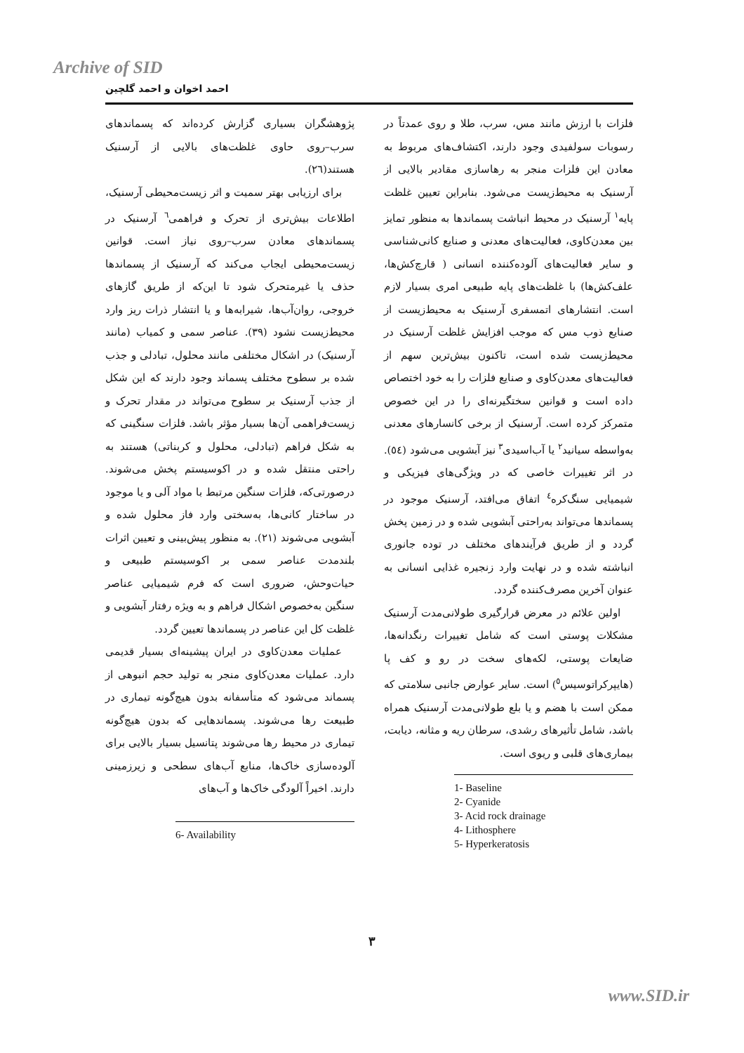Archive of SID
احمد اخوان و احمد گلچین
فلزات با ارزش مانند مس، سرب، طلا و روی عمدتاً در رسوبات سولفیدی وجود دارند، اکتشاف‌های مربوط به معادن این فلزات منجر به رهاسازی مقادیر بالایی از آرسنیک به محیط‌زیست می‌شود. بنابراین تعیین غلظت پایه<sup>۱</sup> آرسنیک در محیط انباشت پسماندها به منظور تمایز بین معدن‌کاوی، فعالیت‌های معدنی و صنایع کانی‌شناسی و سایر فعالیت‌های آلوده‌کننده انسانی ( قارچ‌کش‌ها، علف‌کش‌ها) با غلظت‌های پایه طبیعی امری بسیار لازم است. انتشارهای اتمسفری آرسنیک به محیط‌زیست از صنایع ذوب مس که موجب افزایش غلظت آرسنیک در محیط‌زیست شده است، تاکنون بیش‌ترین سهم از فعالیت‌های معدن‌کاوی و صنایع فلزات را به خود اختصاص داده است و قوانین سختگیرنه‌ای را در این خصوص متمرکز کرده است. آرسنیک از برخی کانسارهای معدنی به‌واسطه سیانید<sup>۲</sup> یا آب‌اسیدی<sup>۳</sup> نیز آبشویی می‌شود (٥٤). در اثر تغییرات خاصی که در ویژگی‌های فیزیکی و شیمیایی سنگ‌کره<sup>٤</sup> اتفاق می‌افتد، آرسنیک موجود در پسماندها می‌تواند به‌راحتی آبشویی شده و در زمین پخش گردد و از طریق فرآیندهای مختلف در توده جانوری انباشته شده و در نهایت وارد زنجیره غذایی انسانی به عنوان آخرین مصرف‌کننده گردد.
اولین علائم در معرض قرارگیری طولانی‌مدت آرسنیک مشکلات پوستی است که شامل تغییرات رنگدانه‌ها، ضایعات پوستی، لکه‌های سخت در رو و کف پا (هایپرکراتوسیس<sup>٥</sup>) است. سایر عوارض جانبی سلامتی که ممکن است با هضم و یا بلع طولانی‌مدت آرسنیک همراه باشد، شامل تأثیرهای رشدی، سرطان ریه و مثانه، دیابت، بیماری‌های قلبی و ریوی است.
1- Baseline
2- Cyanide
3- Acid rock drainage
4- Lithosphere
5- Hyperkeratosis
پژوهشگران بسیاری گزارش کرده‌اند که پسماندهای سرب–روی حاوی غلظت‌های بالایی از آرسنیک هستند(٢٦).
برای ارزیابی بهتر سمیت و اثر زیست‌محیطی آرسنیک، اطلاعات بیش‌تری از تحرک و فراهمی<sup>٦</sup> آرسنیک در پسماندهای معادن سرب–روی نیاز است. قوانین زیست‌محیطی ایجاب می‌کند که آرسنیک از پسماندها حذف یا غیرمتحرک شود تا این‌که از طریق گازهای خروجی، روان‌آب‌ها، شیرابه‌ها و یا انتشار ذرات ریز وارد محیط‌زیست نشود (٣٩). عناصر سمی و کمیاب (مانند آرسنیک) در اشکال مختلفی مانند محلول، تبادلی و جذب شده بر سطوح مختلف پسماند وجود دارند که این شکل از جذب آرسنیک بر سطوح می‌تواند در مقدار تحرک و زیست‌فراهمی آن‌ها بسیار مؤثر باشد. فلزات سنگینی که به شکل فراهم (تبادلی، محلول و کربناتی) هستند به راحتی منتقل شده و در اکوسیستم پخش می‌شوند. درصورتی‌که، فلزات سنگین مرتبط با مواد آلی و یا موجود در ساختار کانی‌ها، به‌سختی وارد فاز محلول شده و آبشویی می‌شوند (٢١). به منظور پیش‌بینی و تعیین اثرات بلندمدت عناصر سمی بر اکوسیستم طبیعی و حیات‌وحش، ضروری است که فرم شیمیایی عناصر سنگین به‌خصوص اشکال فراهم و به ویژه رفتار آبشویی و غلظت کل این عناصر در پسماندها تعیین گردد.
عملیات معدن‌کاوی در ایران پیشینه‌ای بسیار قدیمی دارد. عملیات معدن‌کاوی منجر به تولید حجم انبوهی از پسماند می‌شود که متأسفانه بدون هیچ‌گونه تیماری در طبیعت رها می‌شوند. پسماندهایی که بدون هیچ‌گونه تیماری در محیط رها می‌شوند پتانسیل بسیار بالایی برای آلوده‌سازی خاک‌ها، منابع آب‌های سطحی و زیرزمینی دارند. اخیراً آلودگی خاک‌ها و آب‌های
6- Availability
٣
www.SID.ir